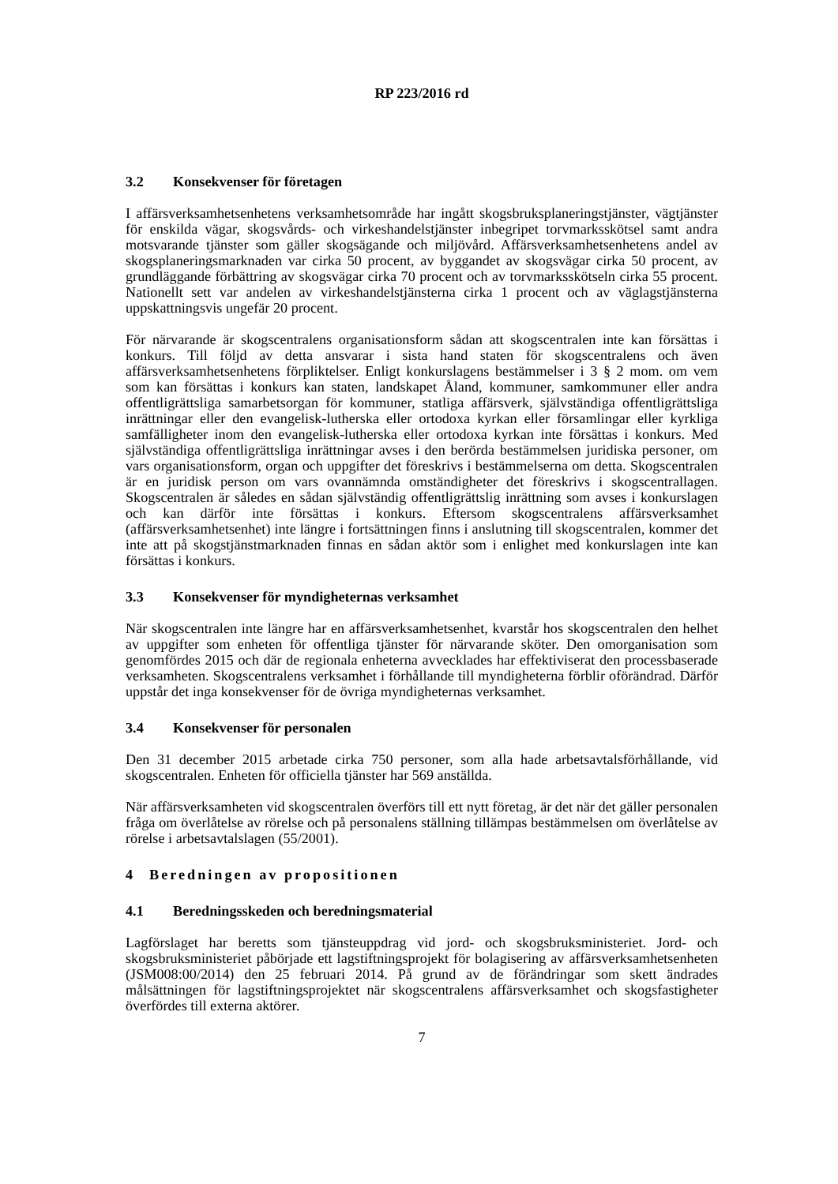RP 223/2016 rd
3.2 Konsekvenser för företagen
I affärsverksamhetsenhetens verksamhetsområde har ingått skogsbruksplaneringstjänster, vägtjänster för enskilda vägar, skogsvårds- och virkeshandelstjänster inbegripet torvmarksskötsel samt andra motsvarande tjänster som gäller skogsägande och miljövård. Affärsverksamhetsenhetens andel av skogsplaneringsmarknaden var cirka 50 procent, av byggandet av skogsvägar cirka 50 procent, av grundläggande förbättring av skogsvägar cirka 70 procent och av torvmarksskötseln cirka 55 procent. Nationellt sett var andelen av virkeshandelstjänsterna cirka 1 procent och av väglagstjänsterna uppskattningsvis ungefär 20 procent.
För närvarande är skogscentralens organisationsform sådan att skogscentralen inte kan försättas i konkurs. Till följd av detta ansvarar i sista hand staten för skogscentralens och även affärsverksamhetsenhetens förpliktelser. Enligt konkurslagens bestämmelser i 3 § 2 mom. om vem som kan försättas i konkurs kan staten, landskapet Åland, kommuner, samkommuner eller andra offentligrättsliga samarbetsorgan för kommuner, statliga affärsverk, självständiga offentligrättsliga inrättningar eller den evangelisk-lutherska eller ortodoxa kyrkan eller församlingar eller kyrkliga samfälligheter inom den evangelisk-lutherska eller ortodoxa kyrkan inte försättas i konkurs. Med självständiga offentligrättsliga inrättningar avses i den berörda bestämmelsen juridiska personer, om vars organisationsform, organ och uppgifter det föreskrivs i bestämmelserna om detta. Skogscentralen är en juridisk person om vars ovannämnda omständigheter det föreskrivs i skogscentrallagen. Skogscentralen är således en sådan självständig offentligrättslig inrättning som avses i konkurslagen och kan därför inte försättas i konkurs. Eftersom skogscentralens affärsverksamhet (affärsverksamhetsenhet) inte längre i fortsättningen finns i anslutning till skogscentralen, kommer det inte att på skogstjänstmarknaden finnas en sådan aktör som i enlighet med konkurslagen inte kan försättas i konkurs.
3.3 Konsekvenser för myndigheternas verksamhet
När skogscentralen inte längre har en affärsverksamhetsenhet, kvarstår hos skogscentralen den helhet av uppgifter som enheten för offentliga tjänster för närvarande sköter. Den omorganisation som genomfördes 2015 och där de regionala enheterna avvecklades har effektiviserat den processbaserade verksamheten. Skogscentralens verksamhet i förhållande till myndigheterna förblir oförändrad. Därför uppstår det inga konsekvenser för de övriga myndigheternas verksamhet.
3.4 Konsekvenser för personalen
Den 31 december 2015 arbetade cirka 750 personer, som alla hade arbetsavtalsförhållande, vid skogscentralen. Enheten för officiella tjänster har 569 anställda.
När affärsverksamheten vid skogscentralen överförs till ett nytt företag, är det när det gäller personalen fråga om överlåtelse av rörelse och på personalens ställning tillämpas bestämmelsen om överlåtelse av rörelse i arbetsavtalslagen (55/2001).
4 Beredningen av propositionen
4.1 Beredningsskeden och beredningsmaterial
Lagförslaget har beretts som tjänsteuppdrag vid jord- och skogsbruksministeriet. Jord- och skogsbruksministeriet påbörjade ett lagstiftningsprojekt för bolagisering av affärsverksamhetsenheten (JSM008:00/2014) den 25 februari 2014. På grund av de förändringar som skett ändrades målsättningen för lagstiftningsprojektet när skogscentralens affärsverksamhet och skogsfastigheter överfördes till externa aktörer.
7